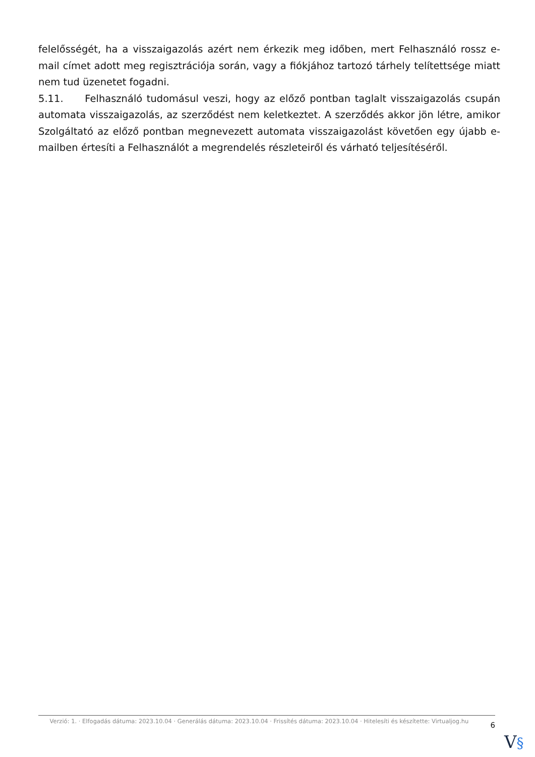felelősségét, ha a visszaigazolás azért nem érkezik meg időben, mert Felhasználó rossz e-mail címet adott meg regisztrációja során, vagy a fiókjához tartozó tárhely telítettsége miatt nem tud üzenetet fogadni.
5.11. Felhasználó tudomásul veszi, hogy az előző pontban taglalt visszaigazolás csupán automata visszaigazolás, az szerződést nem keletkeztet. A szerződés akkor jön létre, amikor Szolgáltató az előző pontban megnevezett automata visszaigazolást követően egy újabb e-mailben értesíti a Felhasználót a megrendelés részleteiről és várható teljesítéséről.
Verzió: 1. · Elfogadás dátuma: 2023.10.04 · Generálás dátuma: 2023.10.04 · Frissítés dátuma: 2023.10.04 · Hitelesíti és készítette: Virtualjog.hu
6
V§